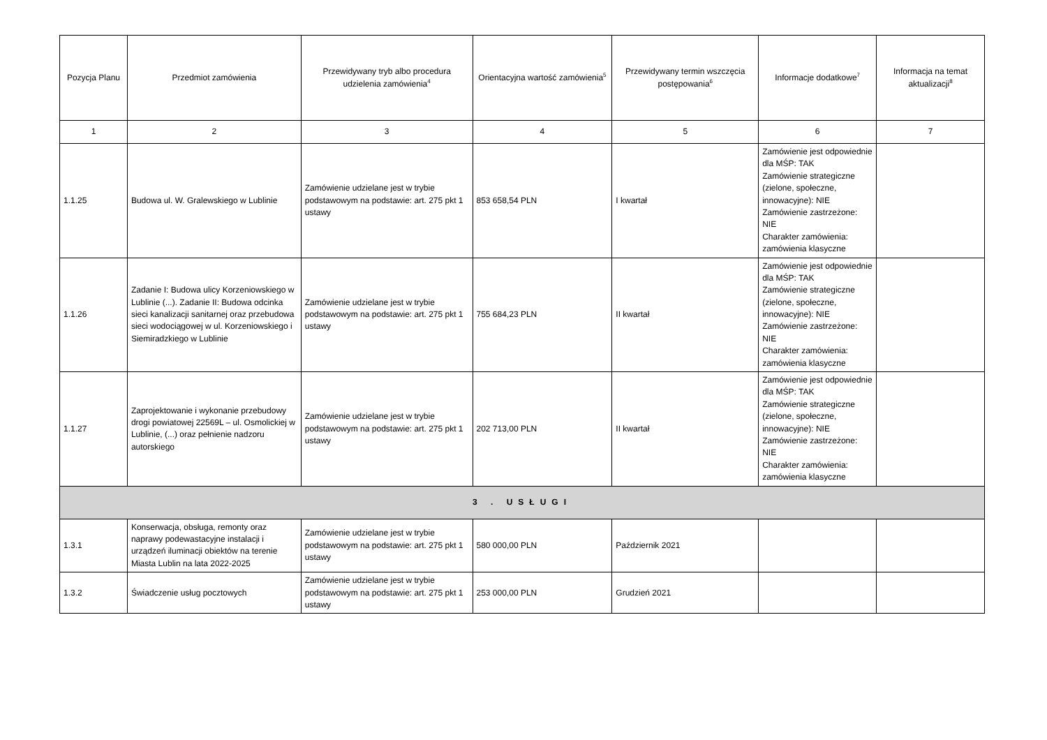| Pozycja Planu | Przedmiot zamówienia | Przewidywany tryb albo procedura udzielenia zamówienia<sup>4</sup> | Orientacyjna wartość zamówienia<sup>5</sup> | Przewidywany termin wszczęcia postępowania<sup>6</sup> | Informacje dodatkowe<sup>7</sup> | Informacja na temat aktualizacji<sup>8</sup> |
| --- | --- | --- | --- | --- | --- | --- |
| 1 | 2 | 3 | 4 | 5 | 6 | 7 |
| 1.1.25 | Budowa ul. W. Gralewskiego w Lublinie | Zamówienie udzielane jest w trybie podstawowym na podstawie: art. 275 pkt 1 ustawy | 853 658,54 PLN | I kwartał | Zamówienie jest odpowiednie dla MŚP: TAK Zamówienie strategiczne (zielone, społeczne, innowacyjne): NIE Zamówienie zastrzeżone: NIE Charakter zamówienia: zamówienia klasyczne | |
| 1.1.26 | Zadanie I: Budowa ulicy Korzeniowskiego w Lublinie (...). Zadanie II: Budowa odcinka sieci kanalizacji sanitarnej oraz przebudowa sieci wodociągowej w ul. Korzeniowskiego i Siemiradzkiego w Lublinie | Zamówienie udzielane jest w trybie podstawowym na podstawie: art. 275 pkt 1 ustawy | 755 684,23 PLN | II kwartał | Zamówienie jest odpowiednie dla MŚP: TAK Zamówienie strategiczne (zielone, społeczne, innowacyjne): NIE Zamówienie zastrzeżone: NIE Charakter zamówienia: zamówienia klasyczne | |
| 1.1.27 | Zaprojektowanie i wykonanie przebudowy drogi powiatowej 22569L – ul. Osmolickiej w Lublinie, (...) oraz pełnienie nadzoru autorskiego | Zamówienie udzielane jest w trybie podstawowym na podstawie: art. 275 pkt 1 ustawy | 202 713,00 PLN | II kwartał | Zamówienie jest odpowiednie dla MŚP: TAK Zamówienie strategiczne (zielone, społeczne, innowacyjne): NIE Zamówienie zastrzeżone: NIE Charakter zamówienia: zamówienia klasyczne | |
| 3 . USŁUGI | | | | | | |
| 1.3.1 | Konserwacja, obsługa, remonty oraz naprawy podewastacyjne instalacji i urządzeń iluminacji obiektów na terenie Miasta Lublin na lata 2022-2025 | Zamówienie udzielane jest w trybie podstawowym na podstawie: art. 275 pkt 1 ustawy | 580 000,00 PLN | Październik 2021 | | |
| 1.3.2 | Świadczenie usług pocztowych | Zamówienie udzielane jest w trybie podstawowym na podstawie: art. 275 pkt 1 ustawy | 253 000,00 PLN | Grudzień 2021 | | |